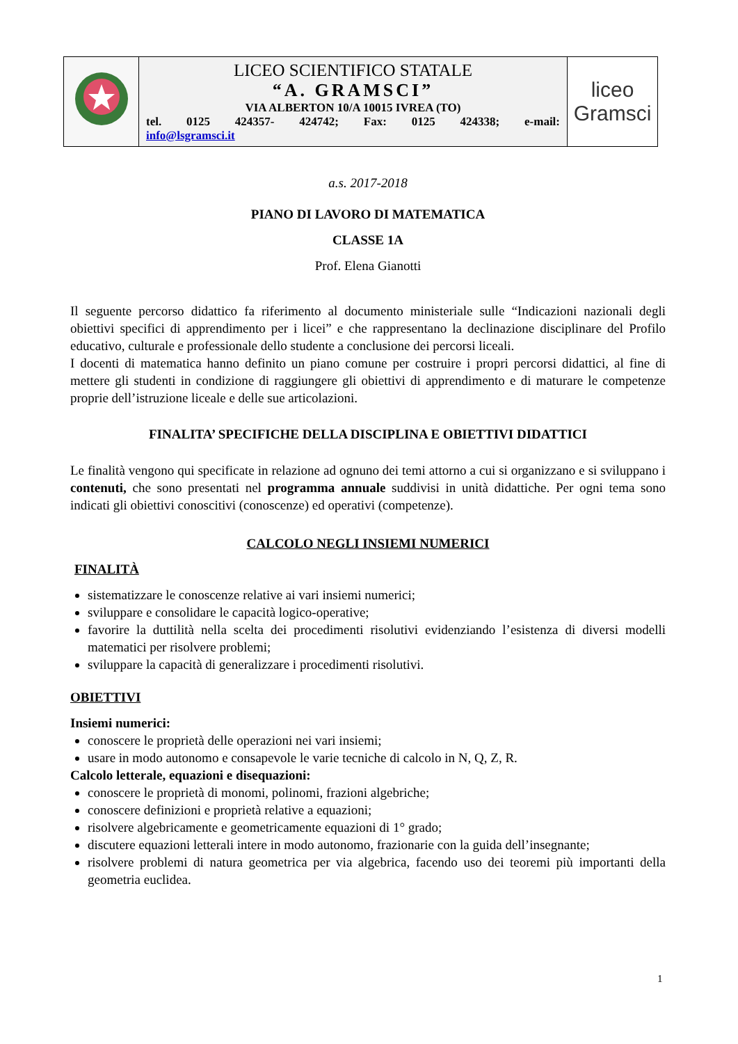| | LICEO SCIENTIFICO STATALE “A. GRAMSCI” VIA ALBERTON 10/A 10015 IVREA (TO) tel. 0125 424357- 424742; Fax: 0125 424338; e-mail: info@lsgramsci.it | liceo Gramsci |
a.s. 2017-2018
PIANO DI LAVORO DI MATEMATICA
CLASSE 1A
Prof. Elena Gianotti
Il seguente percorso didattico fa riferimento al documento ministeriale sulle “Indicazioni nazionali degli obiettivi specifici di apprendimento per i licei” e che rappresentano la declinazione disciplinare del Profilo educativo, culturale e professionale dello studente a conclusione dei percorsi liceali.
I docenti di matematica hanno definito un piano comune per costruire i propri percorsi didattici, al fine di mettere gli studenti in condizione di raggiungere gli obiettivi di apprendimento e di maturare le competenze proprie dell’istruzione liceale e delle sue articolazioni.
FINALITA’ SPECIFICHE DELLA DISCIPLINA E OBIETTIVI DIDATTICI
Le finalità vengono qui specificate in relazione ad ognuno dei temi attorno a cui si organizzano e si sviluppano i contenuti, che sono presentati nel programma annuale suddivisi in unità didattiche. Per ogni tema sono indicati gli obiettivi conoscitivi (conoscenze) ed operativi (competenze).
CALCOLO NEGLI INSIEMI NUMERICI
FINALITÀ
sistematizzare le conoscenze relative ai vari insiemi numerici;
sviluppare e consolidare le capacità logico-operative;
favorire la duttilità nella scelta dei procedimenti risolutivi evidenziando l’esistenza di diversi modelli matematici per risolvere problemi;
sviluppare la capacità di generalizzare i procedimenti risolutivi.
OBIETTIVI
Insiemi numerici:
conoscere le proprietà delle operazioni nei vari insiemi;
usare in modo autonomo e consapevole le varie tecniche di calcolo in N, Q, Z, R.
Calcolo letterale, equazioni e disequazioni:
conoscere le proprietà di monomi, polinomi, frazioni algebriche;
conoscere definizioni e proprietà relative a equazioni;
risolvere algebricamente e geometricamente equazioni di 1° grado;
discutere equazioni letterali intere in modo autonomo, frazionarie con la guida dell’insegnante;
risolvere problemi di natura geometrica per via algebrica, facendo uso dei teoremi più importanti della geometria euclidea.
1